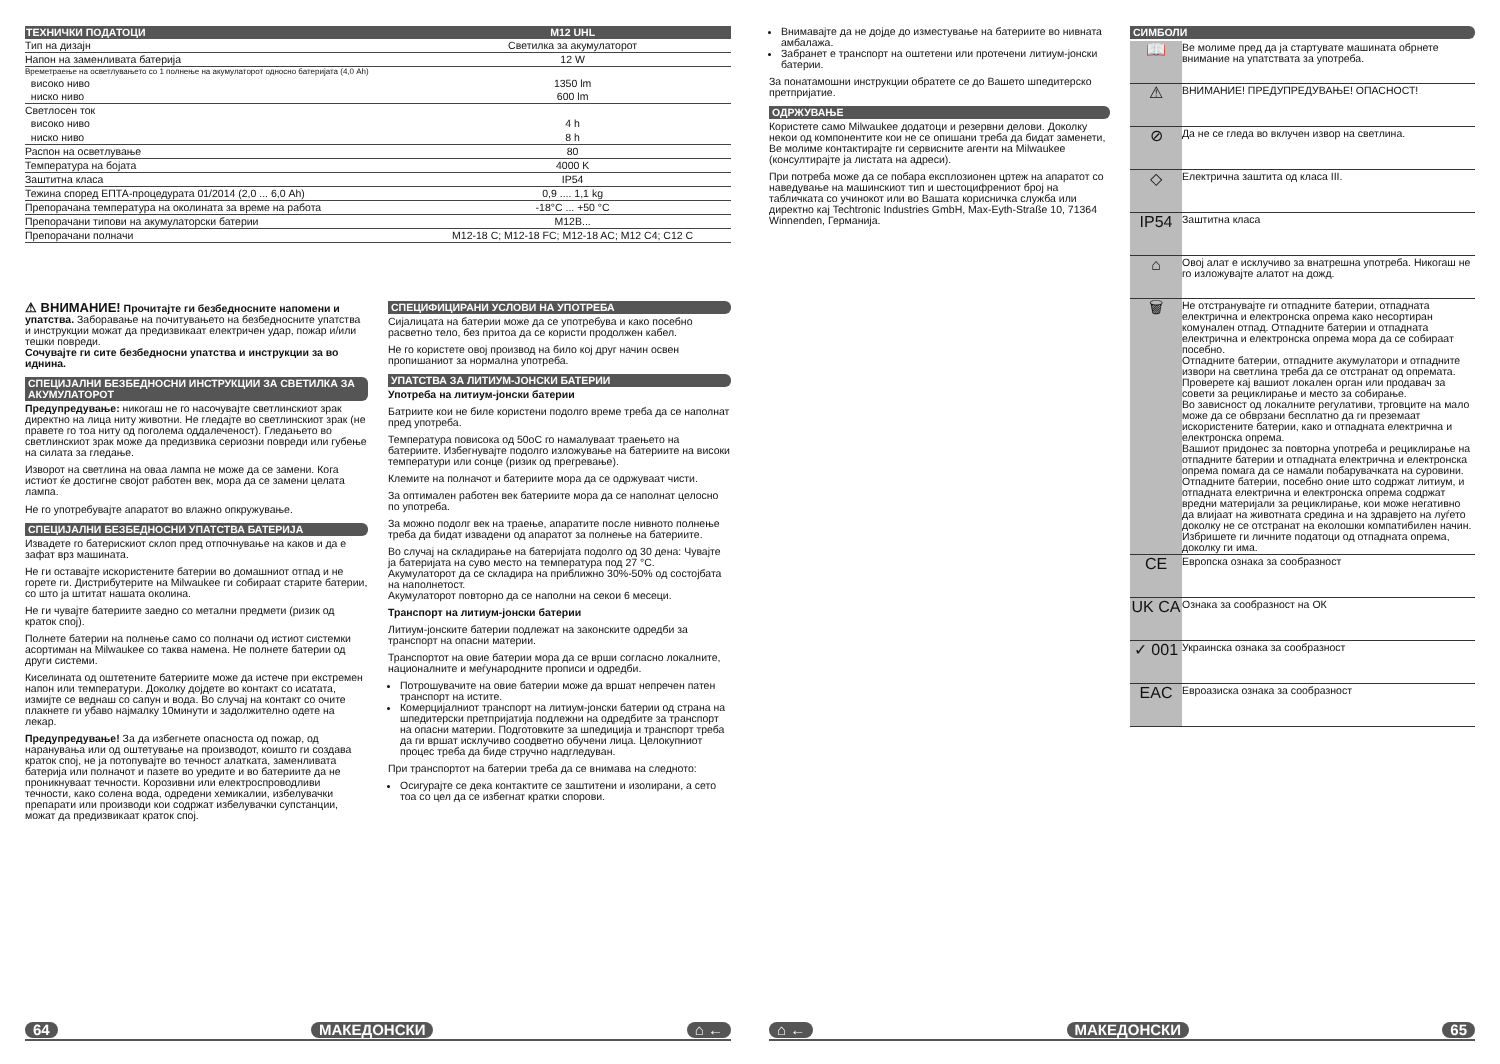| ТЕХНИЧКИ ПОДАТОЦИ | M12 UHL |
| --- | --- |
| Тип на дизајн | Светилка за акумулаторот |
| Напон на заменливата батерија | 12 W |
| Времетраење на осветлувањето со 1 полнење на акумулаторот односно батеријата (4,0 Ah) | |
| високо ниво | 1350 lm |
| ниско ниво | 600 lm |
| Светлосен ток | |
| високо ниво | 4 h |
| ниско ниво | 8 h |
| Распон на осветлување | 80 |
| Температура на бојата | 4000 K |
| Заштитна класа | IP54 |
| Тежина според ЕПТА-процедурата 01/2014 (2,0 ... 6,0 Ah) | 0,9 .... 1,1 kg |
| Препорачана температура на околината за време на работа | -18°C ... +50 °C |
| Препорачани типови на акумулаторски батерии | M12B... |
| Препорачани полначи | M12-18 C; M12-18 FC; M12-18 AC; M12 C4; C12 C |
⚠ ВНИМАНИЕ! Прочитајте ги безбедносните напомени и упатства. Заборавање на почитувањето на безбедносните упатства и инструкции можат да предизвикаат електричен удар, пожар и/или тешки повреди.
Сочувајте ги сите безбедносни упатства и инструкции за во иднина.
СПЕЦИЈАЛНИ БЕЗБЕДНОСНИ ИНСТРУКЦИИ ЗА СВЕТИЛКА ЗА АКУМУЛАТОРОТ
Предупредување: никогаш не го насочувајте светлинскиот зрак директно на лица ниту животни. Не гледајте во светлинскиот зрак (не правете го тоа ниту од поголема оддалеченост). Гледањето во светлинскиот зрак може да предизвика сериозни повреди или губење на силата за гледање.
Изворот на светлина на оваа лампа не може да се замени. Кога истиот ќе достигне својот работен век, мора да се замени целата лампа.
Не го употребувајте апаратот во влажно опкружување.
СПЕЦИЈАЛНИ БЕЗБЕДНОСНИ УПАТСТВА БАТЕРИЈА
Извадете го батерискиот склоп пред отпочнување на каков и да е зафат врз машината.
Не ги оставајте искористените батерии во домашниот отпад и не горете ги. Дистрибутерите на Milwaukee ги собираат старите батерии, со што ја штитат нашата околина.
Не ги чувајте батериите заедно со метални предмети (ризик од краток спој).
Полнете батерии на полнење само со полначи од истиот системки асортиман на Milwaukee со таква намена. Не полнете батерии од други системи.
Киселината од оштетените батериите може да истече при екстремен напон или температури. Доколку дојдете во контакт со исатата, измијте се веднаш со сапун и вода. Во случај на контакт со очите плакнете ги убаво најмалку 10минути и задолжително одете на лекар.
Предупредување! За да избегнете опасноста од пожар, од наранувања или од оштетување на производот, коишто ги создава краток спој, не ја потопувајте во течност алатката, заменливата батерија или полначот и пазете во уредите и во батериите да не проникнуваат течности. Корозивни или електроспроводливи течности, како солена вода, одредени хемикалии, избелувачки препарати или производи кои содржат избелувачки супстанции, можат да предизвикаат краток спој.
СПЕЦИФИЦИРАНИ УСЛОВИ НА УПОТРЕБА
Сијалицата на батерии може да се употребува и како посебно расветно тело, без притоа да се користи продолжен кабел.
Не го користете овој производ на било кој друг начин освен пропишаниот за нормална употреба.
УПАТСТВА ЗА ЛИТИУМ-ЈОНСКИ БАТЕРИИ
Употреба на литиум-јонски батерии
Батриите кои не биле користени подолго време треба да се наполнат пред употреба.
Температура повисока од 50оC го намалуваат траењето на батериите. Избегнувајте подолго изложување на батериите на високи температури или сонце (ризик од прегревање).
Клемите на полначот и батериите мора да се одржуваат чисти.
За оптимален работен век батериите мора да се наполнат целосно по употреба.
За можно подолг век на траење, апаратите после нивното полнење треба да бидат извадени од апаратот за полнење на батериите.
Во случај на складирање на батеријата подолго од 30 дена: Чувајте ја батеријата на суво место на температура под 27 °C.
Акумулаторот да се складира на приближно 30%-50% од состојбата на наполнетост.
Акумулаторот повторно да се наполни на секои 6 месеци.
Транспорт на литиум-јонски батерии
Литиум-јонските батерии подлежат на законските одредби за транспорт на опасни материи.
Транспортот на овие батерии мора да се врши согласно локалните, националните и меѓународните прописи и одредби.
Потрошувачите на овие батерии може да вршат непречен патен транспорт на истите.
Комерцијалниот транспорт на литиум-јонски батерии од страна на шпедитерски претпријатија подлежни на одредбите за транспорт на опасни материи. Подготовките за шпедиција и транспорт треба да ги вршат исклучиво соодветно обучени лица. Целокупниот процес треба да биде стручно надгледуван.
При транспортот на батерии треба да се внимава на следното:
Осигурајте се дека контактите се заштитени и изолирани, а сето тоа со цел да се избегнат кратки спорови.
64 МАКЕДОНСКИ ⌂ ←
Внимавајте да не дојде до изместување на батериите во нивната амбалажа.
Забранет е транспорт на оштетени или протечени литиум-јонски батерии.
За понатамошни инструкции обратете се до Вашето шпедитерско претпријатие.
ОДРЖУВАЊЕ
Користете само Milwaukee додатоци и резервни делови. Доколку некои од компонентите кои не се опишани треба да бидат заменети, Ве молиме контактирајте ги сервисните агенти на Milwaukee (консултирајте ја листата на адреси).
При потреба може да се побара експлозионен цртеж на апаратот со наведување на машинскиот тип и шестоцифрениот број на табличката со учинокот или во Вашата корисничка служба или директно кај Techtronic Industries GmbH, Max-Eyth-Straße 10, 71364 Winnenden, Германија.
СИМБОЛИ
| 📖 | Ве молиме пред да ја стартувате машината обрнете внимание на упатствата за употреба. |
| ⚠ | ВНИМАНИЕ! ПРЕДУПРЕДУВАЊЕ! ОПАСНОСТ! |
| ⊘ | Да не се гледа во вклучен извор на светлина. |
| ◇ | Електрична заштита од класа III. |
| IP54 | Заштитна класа |
| ⌂ | Овој алат е исклучиво за внатрешна употреба. Никогаш не го изложувајте алатот на дожд. |
| 🗑 | Не отстранувајте ги отпадните батерии, отпадната електрична и електронска опрема како несортиран комунален отпад. Отпадните батерии и отпадната електрична и електронска опрема мора да се собираат посебно. Отпадните батерии, отпадните акумулатори и отпадните извори на светлина треба да се отстранат од опремата. Проверете кај вашиот локален орган или продавач за совети за рециклирање и место за собирање. Во зависност од локалните регулативи, трговците на мало може да се обврзани бесплатно да ги преземаат искористените батерии, како и отпадната електрична и електронска опрема. Вашиот придонес за повторна употреба и рециклирање на отпадните батерии и отпадната електрична и електронска опрема помага да се намали побарувачката на суровини. Отпадните батерии, посебно оние што содржат литиум, и отпадната електрична и електронска опрема содржат вредни материјали за рециклирање, кои може негативно да влијаат на животната средина и на здравјето на луѓето доколку не се отстранат на еколошки компатибилен начин. Избришете ги личните податоци од отпадната опрема, доколку ги има. |
| CE | Европска ознака за сообразност |
| UK CA | Ознака за сообразност на ОК |
| ✓ 001 | Украинска ознака за сообразност |
| EAC | Евроазиска ознака за сообразност |
⌂ ← МАКЕДОНСКИ 65